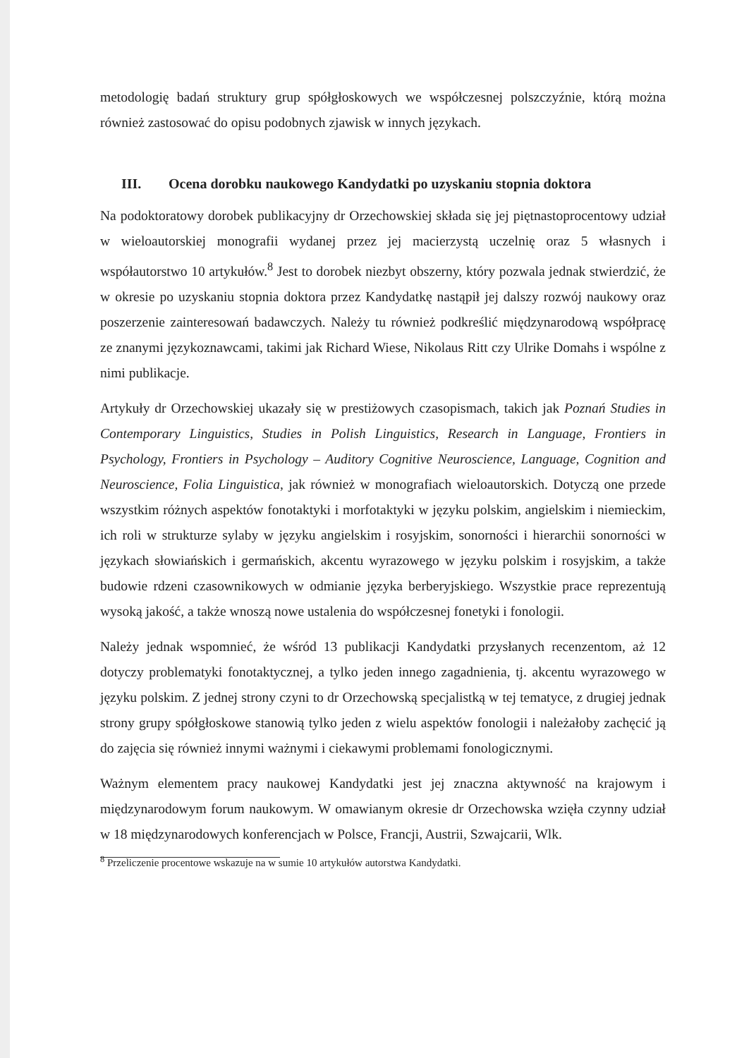metodologię badań struktury grup spółgłoskowych we współczesnej polszczyźnie, którą można również zastosować do opisu podobnych zjawisk w innych językach.
III. Ocena dorobku naukowego Kandydatki po uzyskaniu stopnia doktora
Na podoktoratowy dorobek publikacyjny dr Orzechowskiej składa się jej piętnastoprocentowy udział w wieloautorskiej monografii wydanej przez jej macierzystą uczelnię oraz 5 własnych i współautorstwo 10 artykułów.<sup>8</sup> Jest to dorobek niezbyt obszerny, który pozwala jednak stwierdzić, że w okresie po uzyskaniu stopnia doktora przez Kandydatkę nastąpił jej dalszy rozwój naukowy oraz poszerzenie zainteresowań badawczych. Należy tu również podkreślić międzynarodową współpracę ze znanymi językoznawcami, takimi jak Richard Wiese, Nikolaus Ritt czy Ulrike Domahs i wspólne z nimi publikacje.
Artykuły dr Orzechowskiej ukazały się w prestiżowych czasopismach, takich jak Poznań Studies in Contemporary Linguistics, Studies in Polish Linguistics, Research in Language, Frontiers in Psychology, Frontiers in Psychology – Auditory Cognitive Neuroscience, Language, Cognition and Neuroscience, Folia Linguistica, jak również w monografiach wieloautorskich. Dotyczą one przede wszystkim różnych aspektów fonotaktyki i morfotaktyki w języku polskim, angielskim i niemieckim, ich roli w strukturze sylaby w języku angielskim i rosyjskim, sonorności i hierarchii sonorności w językach słowiańskich i germańskich, akcentu wyrazowego w języku polskim i rosyjskim, a także budowie rdzeni czasownikowych w odmianie języka berberyjskiego. Wszystkie prace reprezentują wysoką jakość, a także wnoszą nowe ustalenia do współczesnej fonetyki i fonologii.
Należy jednak wspomnieć, że wśród 13 publikacji Kandydatki przysłanych recenzentom, aż 12 dotyczy problematyki fonotaktycznej, a tylko jeden innego zagadnienia, tj. akcentu wyrazowego w języku polskim. Z jednej strony czyni to dr Orzechowską specjalistką w tej tematyce, z drugiej jednak strony grupy spółgłoskowe stanowią tylko jeden z wielu aspektów fonologii i należałoby zachęcić ją do zajęcia się również innymi ważnymi i ciekawymi problemami fonologicznymi.
Ważnym elementem pracy naukowej Kandydatki jest jej znaczna aktywność na krajowym i międzynarodowym forum naukowym. W omawianym okresie dr Orzechowska wzięła czynny udział w 18 międzynarodowych konferencjach w Polsce, Francji, Austrii, Szwajcarii, Wlk.
<sup>8</sup> Przeliczenie procentowe wskazuje na w sumie 10 artykułów autorstwa Kandydatki.